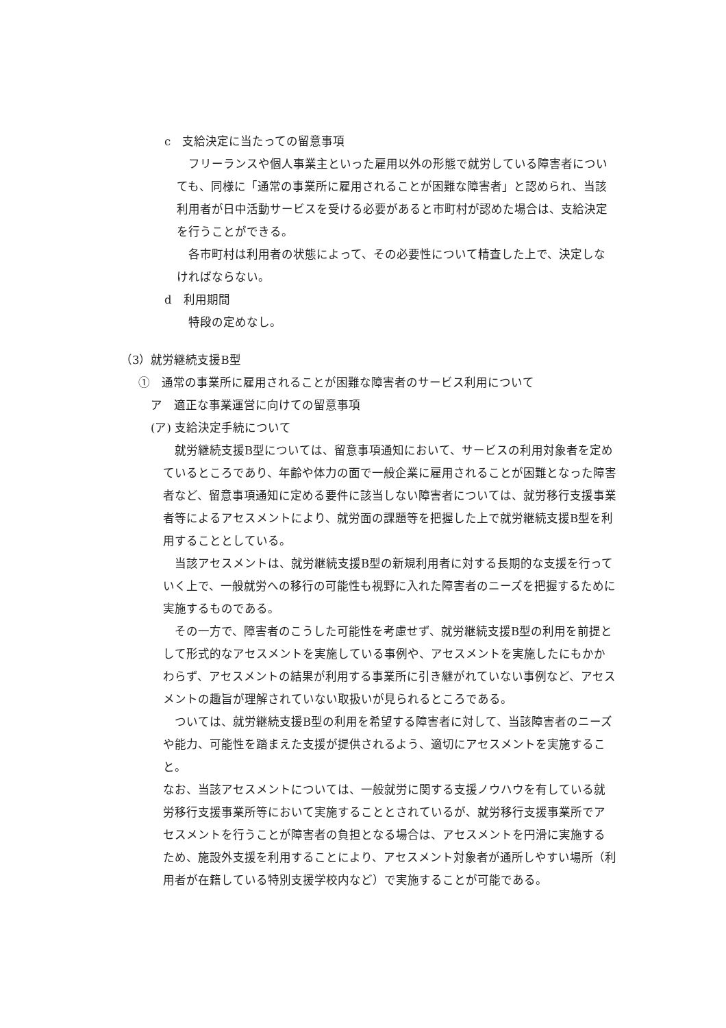c　支給決定に当たっての留意事項
フリーランスや個人事業主といった雇用以外の形態で就労している障害者についても、同様に「通常の事業所に雇用されることが困難な障害者」と認められ、当該利用者が日中活動サービスを受ける必要があると市町村が認めた場合は、支給決定を行うことができる。
各市町村は利用者の状態によって、その必要性について精査した上で、決定しなければならない。
d　利用期間
特段の定めなし。
（3）就労継続支援B型
①　通常の事業所に雇用されることが困難な障害者のサービス利用について
ア　適正な事業運営に向けての留意事項
(ア) 支給決定手続について
就労継続支援B型については、留意事項通知において、サービスの利用対象者を定めているところであり、年齢や体力の面で一般企業に雇用されることが困難となった障害者など、留意事項通知に定める要件に該当しない障害者については、就労移行支援事業者等によるアセスメントにより、就労面の課題等を把握した上で就労継続支援B型を利用することとしている。
当該アセスメントは、就労継続支援B型の新規利用者に対する長期的な支援を行っていく上で、一般就労への移行の可能性も視野に入れた障害者のニーズを把握するために実施するものである。
その一方で、障害者のこうした可能性を考慮せず、就労継続支援B型の利用を前提として形式的なアセスメントを実施している事例や、アセスメントを実施したにもかかわらず、アセスメントの結果が利用する事業所に引き継がれていない事例など、アセスメントの趣旨が理解されていない取扱いが見られるところである。
ついては、就労継続支援B型の利用を希望する障害者に対して、当該障害者のニーズや能力、可能性を踏まえた支援が提供されるよう、適切にアセスメントを実施すること。
なお、当該アセスメントについては、一般就労に関する支援ノウハウを有している就労移行支援事業所等において実施することとされているが、就労移行支援事業所でアセスメントを行うことが障害者の負担となる場合は、アセスメントを円滑に実施するため、施設外支援を利用することにより、アセスメント対象者が通所しやすい場所（利用者が在籍している特別支援学校内など）で実施することが可能である。